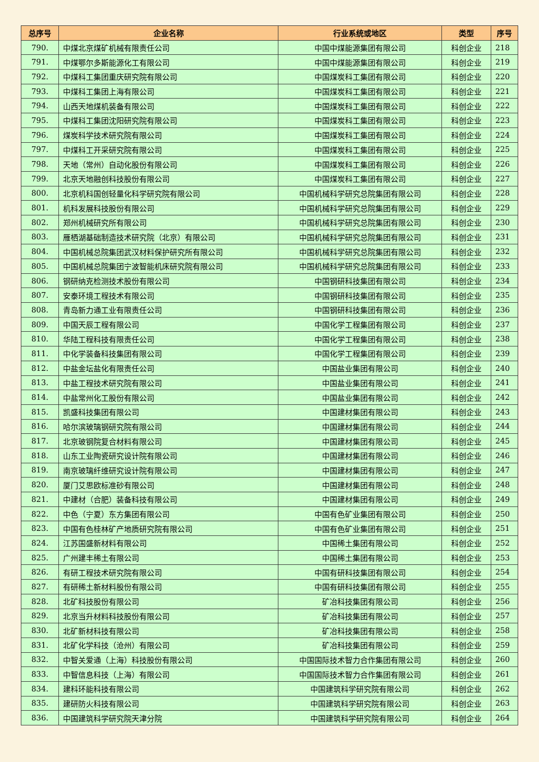| 总序号 | 企业名称 | 行业系统或地区 | 类型 | 序号 |
| --- | --- | --- | --- | --- |
| 790. | 中煤北京煤矿机械有限责任公司 | 中国中煤能源集团有限公司 | 科创企业 | 218 |
| 791. | 中煤鄂尔多斯能源化工有限公司 | 中国中煤能源集团有限公司 | 科创企业 | 219 |
| 792. | 中煤科工集团重庆研究院有限公司 | 中国煤炭科工集团有限公司 | 科创企业 | 220 |
| 793. | 中煤科工集团上海有限公司 | 中国煤炭科工集团有限公司 | 科创企业 | 221 |
| 794. | 山西天地煤机装备有限公司 | 中国煤炭科工集团有限公司 | 科创企业 | 222 |
| 795. | 中煤科工集团沈阳研究院有限公司 | 中国煤炭科工集团有限公司 | 科创企业 | 223 |
| 796. | 煤炭科学技术研究院有限公司 | 中国煤炭科工集团有限公司 | 科创企业 | 224 |
| 797. | 中煤科工开采研究院有限公司 | 中国煤炭科工集团有限公司 | 科创企业 | 225 |
| 798. | 天地（常州）自动化股份有限公司 | 中国煤炭科工集团有限公司 | 科创企业 | 226 |
| 799. | 北京天地融创科技股份有限公司 | 中国煤炭科工集团有限公司 | 科创企业 | 227 |
| 800. | 北京机科国创轻量化科学研究院有限公司 | 中国机械科学研究总院集团有限公司 | 科创企业 | 228 |
| 801. | 机科发展科技股份有限公司 | 中国机械科学研究总院集团有限公司 | 科创企业 | 229 |
| 802. | 郑州机械研究所有限公司 | 中国机械科学研究总院集团有限公司 | 科创企业 | 230 |
| 803. | 雁栖湖基础制造技术研究院（北京）有限公司 | 中国机械科学研究总院集团有限公司 | 科创企业 | 231 |
| 804. | 中国机械总院集团武汉材料保护研究所有限公司 | 中国机械科学研究总院集团有限公司 | 科创企业 | 232 |
| 805. | 中国机械总院集团宁波智能机床研究院有限公司 | 中国机械科学研究总院集团有限公司 | 科创企业 | 233 |
| 806. | 钢研纳克检测技术股份有限公司 | 中国钢研科技集团有限公司 | 科创企业 | 234 |
| 807. | 安泰环境工程技术有限公司 | 中国钢研科技集团有限公司 | 科创企业 | 235 |
| 808. | 青岛新力通工业有限责任公司 | 中国钢研科技集团有限公司 | 科创企业 | 236 |
| 809. | 中国天辰工程有限公司 | 中国化学工程集团有限公司 | 科创企业 | 237 |
| 810. | 华陆工程科技有限责任公司 | 中国化学工程集团有限公司 | 科创企业 | 238 |
| 811. | 中化学装备科技集团有限公司 | 中国化学工程集团有限公司 | 科创企业 | 239 |
| 812. | 中盐金坛盐化有限责任公司 | 中国盐业集团有限公司 | 科创企业 | 240 |
| 813. | 中盐工程技术研究院有限公司 | 中国盐业集团有限公司 | 科创企业 | 241 |
| 814. | 中盐常州化工股份有限公司 | 中国盐业集团有限公司 | 科创企业 | 242 |
| 815. | 凯盛科技集团有限公司 | 中国建材集团有限公司 | 科创企业 | 243 |
| 816. | 哈尔滨玻璃钢研究院有限公司 | 中国建材集团有限公司 | 科创企业 | 244 |
| 817. | 北京玻钢院复合材料有限公司 | 中国建材集团有限公司 | 科创企业 | 245 |
| 818. | 山东工业陶瓷研究设计院有限公司 | 中国建材集团有限公司 | 科创企业 | 246 |
| 819. | 南京玻璃纤维研究设计院有限公司 | 中国建材集团有限公司 | 科创企业 | 247 |
| 820. | 厦门艾思欧标准砂有限公司 | 中国建材集团有限公司 | 科创企业 | 248 |
| 821. | 中建材（合肥）装备科技有限公司 | 中国建材集团有限公司 | 科创企业 | 249 |
| 822. | 中色（宁夏）东方集团有限公司 | 中国有色矿业集团有限公司 | 科创企业 | 250 |
| 823. | 中国有色桂林矿产地质研究院有限公司 | 中国有色矿业集团有限公司 | 科创企业 | 251 |
| 824. | 江苏国盛新材料有限公司 | 中国稀土集团有限公司 | 科创企业 | 252 |
| 825. | 广州建丰稀土有限公司 | 中国稀土集团有限公司 | 科创企业 | 253 |
| 826. | 有研工程技术研究院有限公司 | 中国有研科技集团有限公司 | 科创企业 | 254 |
| 827. | 有研稀土新材料股份有限公司 | 中国有研科技集团有限公司 | 科创企业 | 255 |
| 828. | 北矿科技股份有限公司 | 矿冶科技集团有限公司 | 科创企业 | 256 |
| 829. | 北京当升材料科技股份有限公司 | 矿冶科技集团有限公司 | 科创企业 | 257 |
| 830. | 北矿新材科技有限公司 | 矿冶科技集团有限公司 | 科创企业 | 258 |
| 831. | 北矿化学科技（沧州）有限公司 | 矿冶科技集团有限公司 | 科创企业 | 259 |
| 832. | 中智关爱通（上海）科技股份有限公司 | 中国国际技术智力合作集团有限公司 | 科创企业 | 260 |
| 833. | 中智信息科技（上海）有限公司 | 中国国际技术智力合作集团有限公司 | 科创企业 | 261 |
| 834. | 建科环能科技有限公司 | 中国建筑科学研究院有限公司 | 科创企业 | 262 |
| 835. | 建研防火科技有限公司 | 中国建筑科学研究院有限公司 | 科创企业 | 263 |
| 836. | 中国建筑科学研究院天津分院 | 中国建筑科学研究院有限公司 | 科创企业 | 264 |